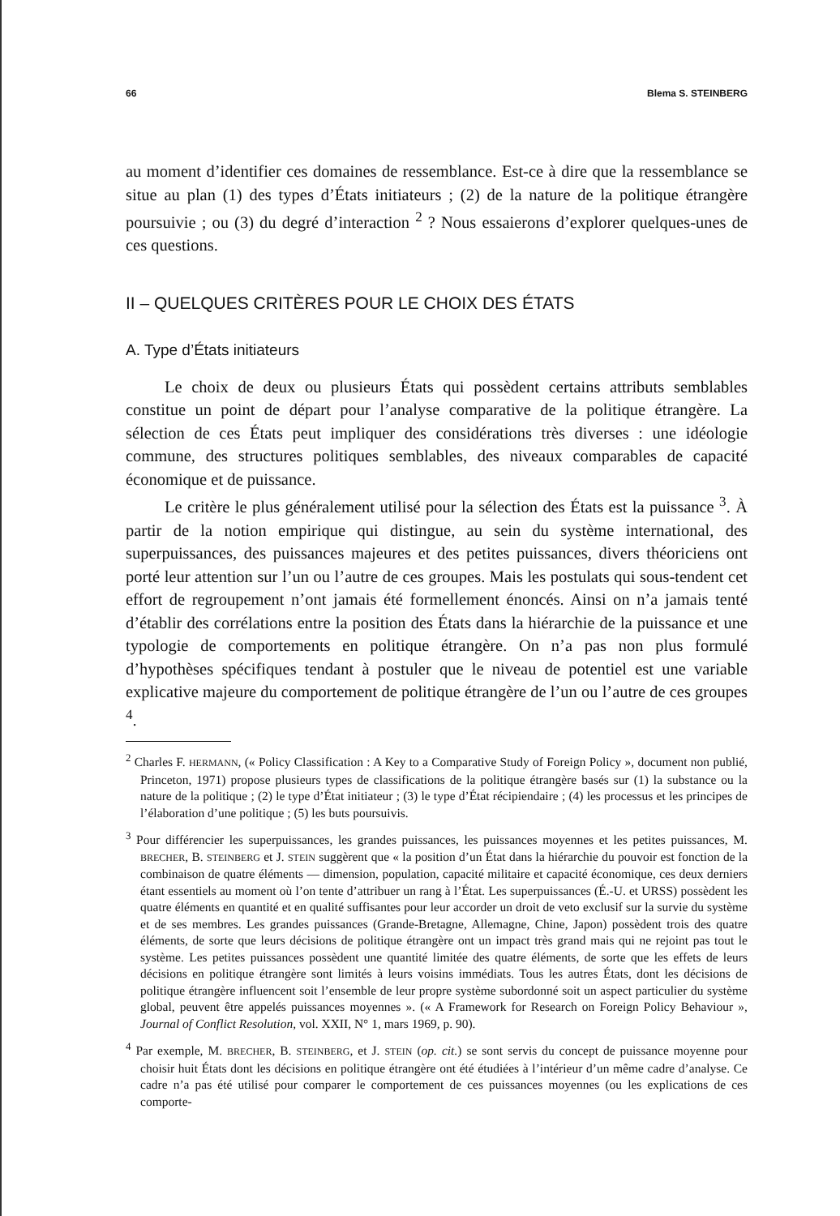66 Blema S. STEINBERG
au moment d’identifier ces domaines de ressemblance. Est-ce à dire que la ressemblance se situe au plan (1) des types d’États initiateurs ; (2) de la nature de la politique étrangère poursuivie ; ou (3) du degré d’interaction <sup>2</sup> ? Nous essaierons d’explorer quelques-unes de ces questions.
II – QUELQUES CRITÈRES POUR LE CHOIX DES ÉTATS
A. Type d’États initiateurs
Le choix de deux ou plusieurs États qui possèdent certains attributs semblables constitue un point de départ pour l’analyse comparative de la politique étrangère. La sélection de ces États peut impliquer des considérations très diverses : une idéologie commune, des structures politiques semblables, des niveaux comparables de capacité économique et de puissance.
Le critère le plus généralement utilisé pour la sélection des États est la puissance <sup>3</sup>. À partir de la notion empirique qui distingue, au sein du système international, des superpuissances, des puissances majeures et des petites puissances, divers théoriciens ont porté leur attention sur l’un ou l’autre de ces groupes. Mais les postulats qui sous-tendent cet effort de regroupement n’ont jamais été formellement énoncés. Ainsi on n’a jamais tenté d’établir des corrélations entre la position des États dans la hiérarchie de la puissance et une typologie de comportements en politique étrangère. On n’a pas non plus formulé d’hypothèses spécifiques tendant à postuler que le niveau de potentiel est une variable explicative majeure du comportement de politique étrangère de l’un ou l’autre de ces groupes <sup>4</sup>.
<sup>2</sup> Charles F. HERMANN, (« Policy Classification : A Key to a Comparative Study of Foreign Policy », document non publié, Princeton, 1971) propose plusieurs types de classifications de la politique étrangère basés sur (1) la substance ou la nature de la politique ; (2) le type d’État initiateur ; (3) le type d’État récipiendaire ; (4) les processus et les principes de l’élaboration d’une politique ; (5) les buts poursuivis.
<sup>3</sup> Pour différencier les superpuissances, les grandes puissances, les puissances moyennes et les petites puissances, M. BRECHER, B. STEINBERG et J. STEIN suggèrent que « la position d’un État dans la hiérarchie du pouvoir est fonction de la combinaison de quatre éléments — dimension, population, capacité militaire et capacité économique, ces deux derniers étant essentiels au moment où l’on tente d’attribuer un rang à l’État. Les superpuissances (É.-U. et URSS) possèdent les quatre éléments en quantité et en qualité suffisantes pour leur accorder un droit de veto exclusif sur la survie du système et de ses membres. Les grandes puissances (Grande-Bretagne, Allemagne, Chine, Japon) possèdent trois des quatre éléments, de sorte que leurs décisions de politique étrangère ont un impact très grand mais qui ne rejoint pas tout le système. Les petites puissances possèdent une quantité limitée des quatre éléments, de sorte que les effets de leurs décisions en politique étrangère sont limités à leurs voisins immédiats. Tous les autres États, dont les décisions de politique étrangère influencent soit l’ensemble de leur propre système subordonné soit un aspect particulier du système global, peuvent être appelés puissances moyennes ». (« A Framework for Research on Foreign Policy Behaviour », Journal of Conflict Resolution, vol. XXII, N° 1, mars 1969, p. 90).
<sup>4</sup> Par exemple, M. BRECHER, B. STEINBERG, et J. STEIN (op. cit.) se sont servis du concept de puissance moyenne pour choisir huit États dont les décisions en politique étrangère ont été étudiées à l’intérieur d’un même cadre d’analyse. Ce cadre n’a pas été utilisé pour comparer le comportement de ces puissances moyennes (ou les explications de ces comporte-